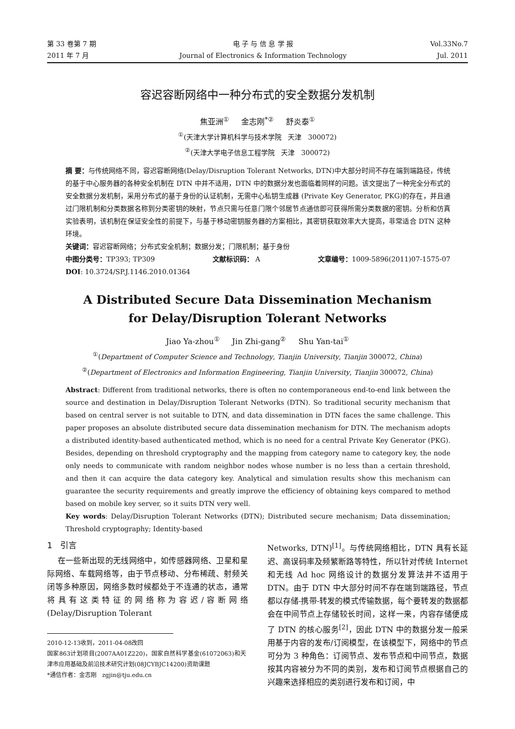第 33 卷第 7 期
2011 年 7 月
电 子 与 信 息 学 报
Journal of Electronics & Information Technology
Vol.33No.7
Jul. 2011
容迟容断网络中一种分布式的安全数据分发机制
焦亚洲<sup>①</sup> 金志刚<sup>*②</sup> 舒炎泰<sup>①</sup>
<sup>①</sup>(天津大学计算机科学与技术学院 天津 300072)
<sup>②</sup>(天津大学电子信息工程学院 天津 300072)
摘 要：与传统网络不同，容迟容断网络(Delay/Disruption Tolerant Networks, DTN)中大部分时间不存在端到端路径，传统的基于中心服务器的各种安全机制在 DTN 中并不适用，DTN 中的数据分发也面临着同样的问题。该文提出了一种完全分布式的安全数据分发机制，采用分布式的基于身份的认证机制，无需中心私钥生成器 (Private Key Generator, PKG)的存在，并且通过门限机制和分类数据名称到分类密钥的映射，节点只需与任意门限个邻居节点通信即可获得所需分类数据的密钥。分析和仿真实验表明，该机制在保证安全性的前提下，与基于移动密钥服务器的方案相比，其密钥获取效率大大提高，非常适合 DTN 这种环境。
关键词：容迟容断网络；分布式安全机制；数据分发；门限机制；基于身份
中图分类号：TP393; TP309 文献标识码： A 文章编号：1009-5896(2011)07-1575-07
DOI: 10.3724/SP.J.1146.2010.01364
A Distributed Secure Data Dissemination Mechanism
for Delay/Disruption Tolerant Networks
Jiao Ya-zhou<sup>①</sup> Jin Zhi-gang<sup>②</sup> Shu Yan-tai<sup>①</sup>
<sup>①</sup>(Department of Computer Science and Technology, Tianjin University, Tianjin 300072, China)
<sup>②</sup>(Department of Electronics and Information Engineering, Tianjin University, Tianjin 300072, China)
Abstract: Different from traditional networks, there is often no contemporaneous end-to-end link between the source and destination in Delay/Disruption Tolerant Networks (DTN). So traditional security mechanism that based on central server is not suitable to DTN, and data dissemination in DTN faces the same challenge. This paper proposes an absolute distributed secure data dissemination mechanism for DTN. The mechanism adopts a distributed identity-based authenticated method, which is no need for a central Private Key Generator (PKG). Besides, depending on threshold cryptography and the mapping from category name to category key, the node only needs to communicate with random neighbor nodes whose number is no less than a certain threshold, and then it can acquire the data category key. Analytical and simulation results show this mechanism can guarantee the security requirements and greatly improve the efficiency of obtaining keys compared to method based on mobile key server, so it suits DTN very well.
Key words: Delay/Disruption Tolerant Networks (DTN); Distributed secure mechanism; Data dissemination; Threshold cryptography; Identity-based
1 引言
在一些新出现的无线网络中，如传感器网络、卫星和星际网络、车载网络等，由于节点移动、分布稀疏、射频关闭等多种原因，网络多数时候都处于不连通的状态，通常将具有这类特征的网络称为容迟/容断网络 (Delay/Disruption Tolerant
2010-12-13收到，2011-04-08改回
国家863计划项目(2007AA01Z220)，国家自然科学基金(61072063)和天津市应用基础及前沿技术研究计划(08JCYBJC14200)资助课题
*通信作者：金志刚 zgjin@tju.edu.cn
Networks, DTN)<sup>[1]</sup>。与传统网络相比，DTN 具有长延迟、高误码率及频繁断路等特性，所以针对传统 Internet 和无线 Ad hoc 网络设计的数据分发算法并不适用于 DTN。由于 DTN 中大部分时间不存在端到端路径，节点都以存储-携带-转发的模式传输数据，每个要转发的数据都会在中间节点上存储较长时间，这样一来，内容存储便成了 DTN 的核心服务<sup>[2]</sup>，因此 DTN 中的数据分发一般采用基于内容的发布/订阅模型，在该模型下，网络中的节点可分为 3 种角色：订阅节点、发布节点和中间节点，数据按其内容被分为不同的类别，发布和订阅节点根据自己的兴趣来选择相应的类别进行发布和订阅，中